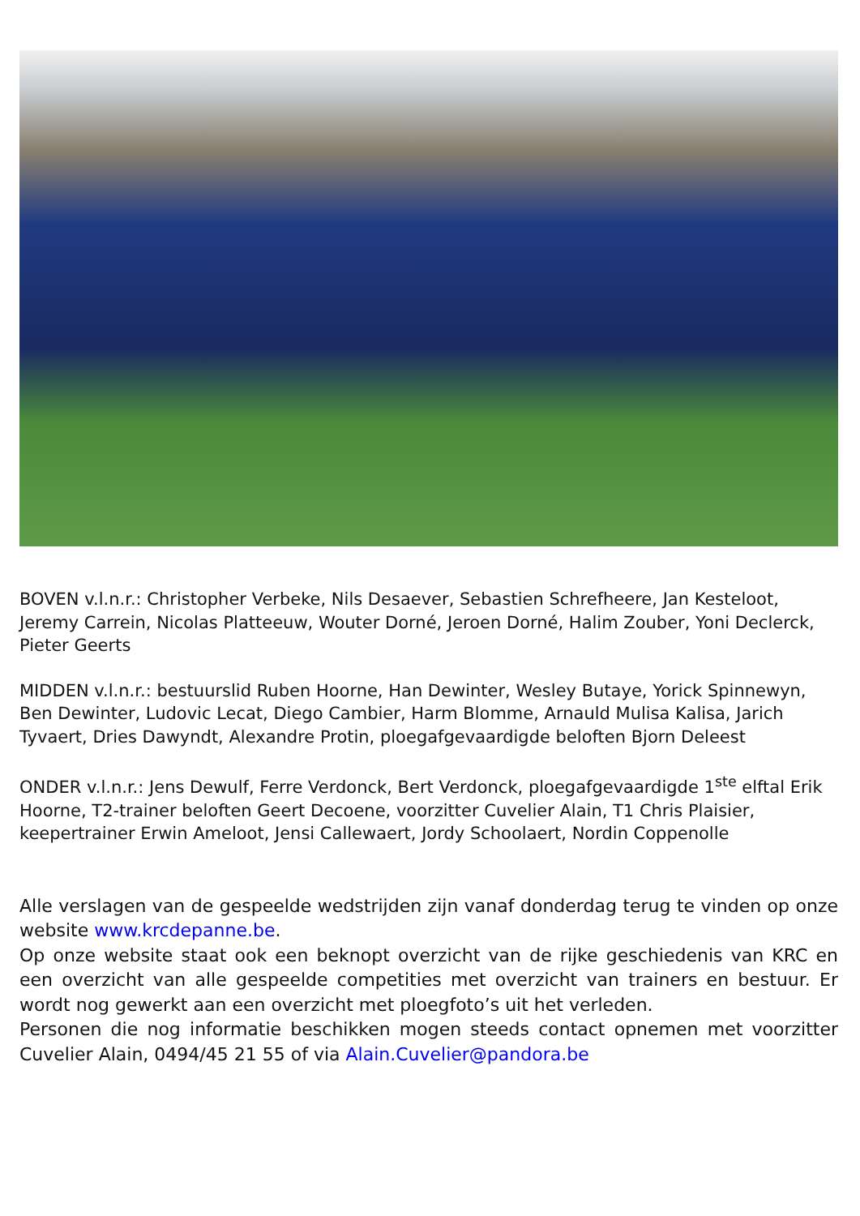BOVEN v.l.n.r.: Christopher Verbeke, Nils Desaever, Sebastien Schrefheere, Jan Kesteloot, Jeremy Carrein, Nicolas Platteeuw, Wouter Dorné, Jeroen Dorné, Halim Zouber, Yoni Declerck, Pieter Geerts
MIDDEN v.l.n.r.: bestuurslid Ruben Hoorne, Han Dewinter, Wesley Butaye, Yorick Spinnewyn, Ben Dewinter, Ludovic Lecat, Diego Cambier, Harm Blomme, Arnauld Mulisa Kalisa, Jarich Tyvaert, Dries Dawyndt, Alexandre Protin, ploegafgevaardigde beloften Bjorn Deleest
ONDER v.l.n.r.: Jens Dewulf, Ferre Verdonck, Bert Verdonck, ploegafgevaardigde 1<sup>ste</sup> elftal Erik Hoorne, T2-trainer beloften Geert Decoene, voorzitter Cuvelier Alain, T1 Chris Plaisier, keepertrainer Erwin Ameloot, Jensi Callewaert, Jordy Schoolaert, Nordin Coppenolle
Alle verslagen van de gespeelde wedstrijden zijn vanaf donderdag terug te vinden op onze website www.krcdepanne.be.
Op onze website staat ook een beknopt overzicht van de rijke geschiedenis van KRC en een overzicht van alle gespeelde competities met overzicht van trainers en bestuur. Er wordt nog gewerkt aan een overzicht met ploegfoto’s uit het verleden.
Personen die nog informatie beschikken mogen steeds contact opnemen met voorzitter Cuvelier Alain, 0494/45 21 55 of via Alain.Cuvelier@pandora.be